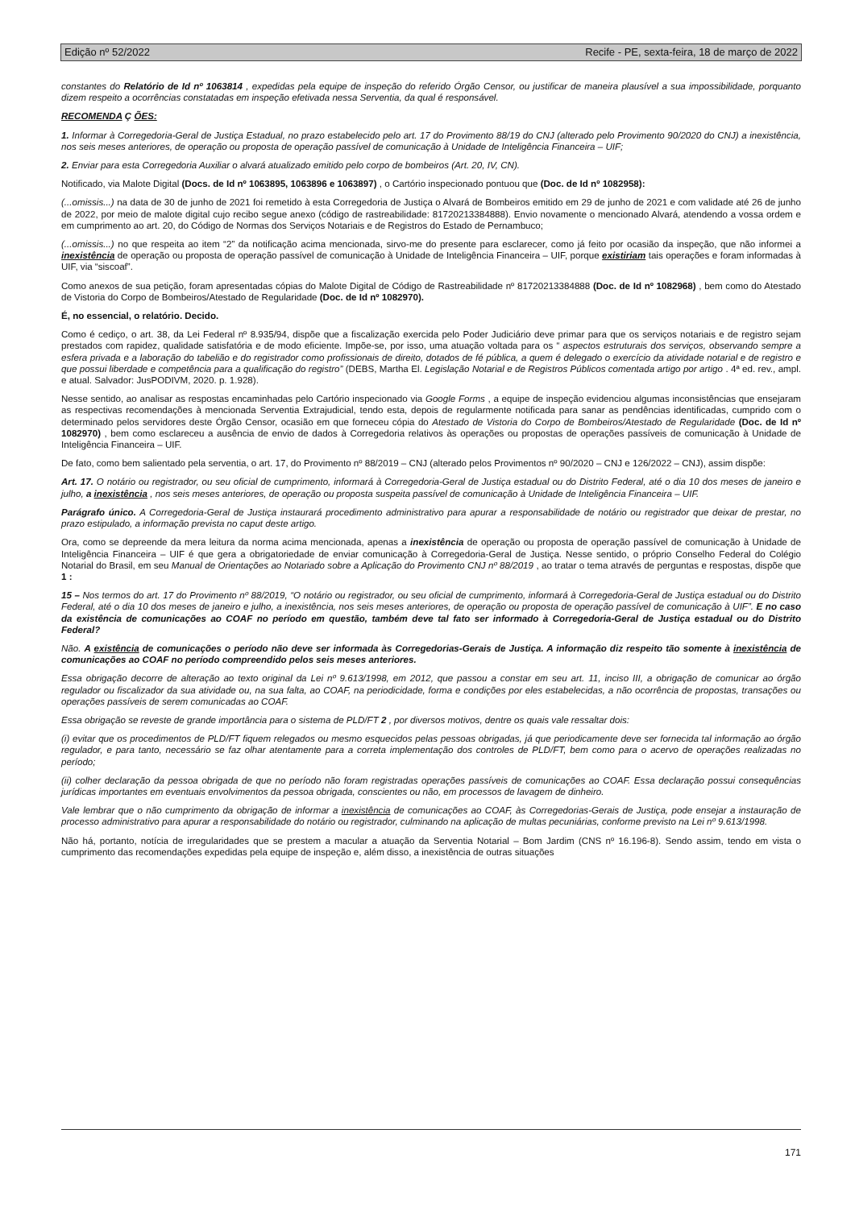Edição nº 52/2022 Recife - PE, sexta-feira, 18 de março de 2022
constantes do Relatório de Id nº 1063814 , expedidas pela equipe de inspeção do referido Órgão Censor, ou justificar de maneira plausível a sua impossibilidade, porquanto dizem respeito a ocorrências constatadas em inspeção efetivada nessa Serventia, da qual é responsável.
RECOMENDA Ç ÕES:
1. Informar à Corregedoria-Geral de Justiça Estadual, no prazo estabelecido pelo art. 17 do Provimento 88/19 do CNJ (alterado pelo Provimento 90/2020 do CNJ) a inexistência, nos seis meses anteriores, de operação ou proposta de operação passível de comunicação à Unidade de Inteligência Financeira – UIF;
2. Enviar para esta Corregedoria Auxiliar o alvará atualizado emitido pelo corpo de bombeiros (Art. 20, IV, CN).
Notificado, via Malote Digital (Docs. de Id nº 1063895, 1063896 e 1063897) , o Cartório inspecionado pontuou que (Doc. de Id nº 1082958):
(...omissis...) na data de 30 de junho de 2021 foi remetido à esta Corregedoria de Justiça o Alvará de Bombeiros emitido em 29 de junho de 2021 e com validade até 26 de junho de 2022, por meio de malote digital cujo recibo segue anexo (código de rastreabilidade: 81720213384888). Envio novamente o mencionado Alvará, atendendo a vossa ordem e em cumprimento ao art. 20, do Código de Normas dos Serviços Notariais e de Registros do Estado de Pernambuco;
(...omissis...) no que respeita ao item “2” da notificação acima mencionada, sirvo-me do presente para esclarecer, como já feito por ocasião da inspeção, que não informei a inexistência de operação ou proposta de operação passível de comunicação à Unidade de Inteligência Financeira – UIF, porque existiriam tais operações e foram informadas à UIF, via “siscoaf”.
Como anexos de sua petição, foram apresentadas cópias do Malote Digital de Código de Rastreabilidade nº 81720213384888 (Doc. de Id nº 1082968) , bem como do Atestado de Vistoria do Corpo de Bombeiros/Atestado de Regularidade (Doc. de Id nº 1082970).
É, no essencial, o relatório. Decido.
Como é cediço, o art. 38, da Lei Federal nº 8.935/94, dispõe que a fiscalização exercida pelo Poder Judiciário deve primar para que os serviços notariais e de registro sejam prestados com rapidez, qualidade satisfatória e de modo eficiente. Impõe-se, por isso, uma atuação voltada para os “ aspectos estruturais dos serviços, observando sempre a esfera privada e a laboração do tabelião e do registrador como profissionais de direito, dotados de fé pública, a quem é delegado o exercício da atividade notarial e de registro e que possui liberdade e competência para a qualificação do registro” (DEBS, Martha El. Legislação Notarial e de Registros Públicos comentada artigo por artigo . 4ª ed. rev., ampl. e atual. Salvador: JusPODIVM, 2020. p. 1.928).
Nesse sentido, ao analisar as respostas encaminhadas pelo Cartório inspecionado via Google Forms , a equipe de inspeção evidenciou algumas inconsistências que ensejaram as respectivas recomendações à mencionada Serventia Extrajudicial, tendo esta, depois de regularmente notificada para sanar as pendências identificadas, cumprido com o determinado pelos servidores deste Órgão Censor, ocasião em que forneceu cópia do Atestado de Vistoria do Corpo de Bombeiros/Atestado de Regularidade (Doc. de Id nº 1082970) , bem como esclareceu a ausência de envio de dados à Corregedoria relativos às operações ou propostas de operações passíveis de comunicação à Unidade de Inteligência Financeira – UIF.
De fato, como bem salientado pela serventia, o art. 17, do Provimento nº 88/2019 – CNJ (alterado pelos Provimentos nº 90/2020 – CNJ e 126/2022 – CNJ), assim dispõe:
Art. 17. O notário ou registrador, ou seu oficial de cumprimento, informará à Corregedoria-Geral de Justiça estadual ou do Distrito Federal, até o dia 10 dos meses de janeiro e julho, a inexistência , nos seis meses anteriores, de operação ou proposta suspeita passível de comunicação à Unidade de Inteligência Financeira – UIF.
Parágrafo único. A Corregedoria-Geral de Justiça instaurará procedimento administrativo para apurar a responsabilidade de notário ou registrador que deixar de prestar, no prazo estipulado, a informação prevista no caput deste artigo.
Ora, como se depreende da mera leitura da norma acima mencionada, apenas a inexistência de operação ou proposta de operação passível de comunicação à Unidade de Inteligência Financeira – UIF é que gera a obrigatoriedade de enviar comunicação à Corregedoria-Geral de Justiça. Nesse sentido, o próprio Conselho Federal do Colégio Notarial do Brasil, em seu Manual de Orientações ao Notariado sobre a Aplicação do Provimento CNJ nº 88/2019 , ao tratar o tema através de perguntas e respostas, dispõe que 1 :
15 – Nos termos do art. 17 do Provimento nº 88/2019, “O notário ou registrador, ou seu oficial de cumprimento, informará à Corregedoria-Geral de Justiça estadual ou do Distrito Federal, até o dia 10 dos meses de janeiro e julho, a inexistência, nos seis meses anteriores, de operação ou proposta de operação passível de comunicação à UIF”. E no caso da existência de comunicações ao COAF no período em questão, também deve tal fato ser informado à Corregedoria-Geral de Justiça estadual ou do Distrito Federal?
Não. A existência de comunicações o período não deve ser informada às Corregedorias-Gerais de Justiça. A informação diz respeito tão somente à inexistência de comunicações ao COAF no período compreendido pelos seis meses anteriores.
Essa obrigação decorre de alteração ao texto original da Lei nº 9.613/1998, em 2012, que passou a constar em seu art. 11, inciso III, a obrigação de comunicar ao órgão regulador ou fiscalizador da sua atividade ou, na sua falta, ao COAF, na periodicidade, forma e condições por eles estabelecidas, a não ocorrência de propostas, transações ou operações passíveis de serem comunicadas ao COAF.
Essa obrigação se reveste de grande importância para o sistema de PLD/FT 2 , por diversos motivos, dentre os quais vale ressaltar dois:
(i) evitar que os procedimentos de PLD/FT fiquem relegados ou mesmo esquecidos pelas pessoas obrigadas, já que periodicamente deve ser fornecida tal informação ao órgão regulador, e para tanto, necessário se faz olhar atentamente para a correta implementação dos controles de PLD/FT, bem como para o acervo de operações realizadas no período;
(ii) colher declaração da pessoa obrigada de que no período não foram registradas operações passíveis de comunicações ao COAF. Essa declaração possui consequências jurídicas importantes em eventuais envolvimentos da pessoa obrigada, conscientes ou não, em processos de lavagem de dinheiro.
Vale lembrar que o não cumprimento da obrigação de informar a inexistência de comunicações ao COAF, às Corregedorias-Gerais de Justiça, pode ensejar a instauração de processo administrativo para apurar a responsabilidade do notário ou registrador, culminando na aplicação de multas pecuniárias, conforme previsto na Lei nº 9.613/1998.
Não há, portanto, notícia de irregularidades que se prestem a macular a atuação da Serventia Notarial – Bom Jardim (CNS nº 16.196-8). Sendo assim, tendo em vista o cumprimento das recomendações expedidas pela equipe de inspeção e, além disso, a inexistência de outras situações
171